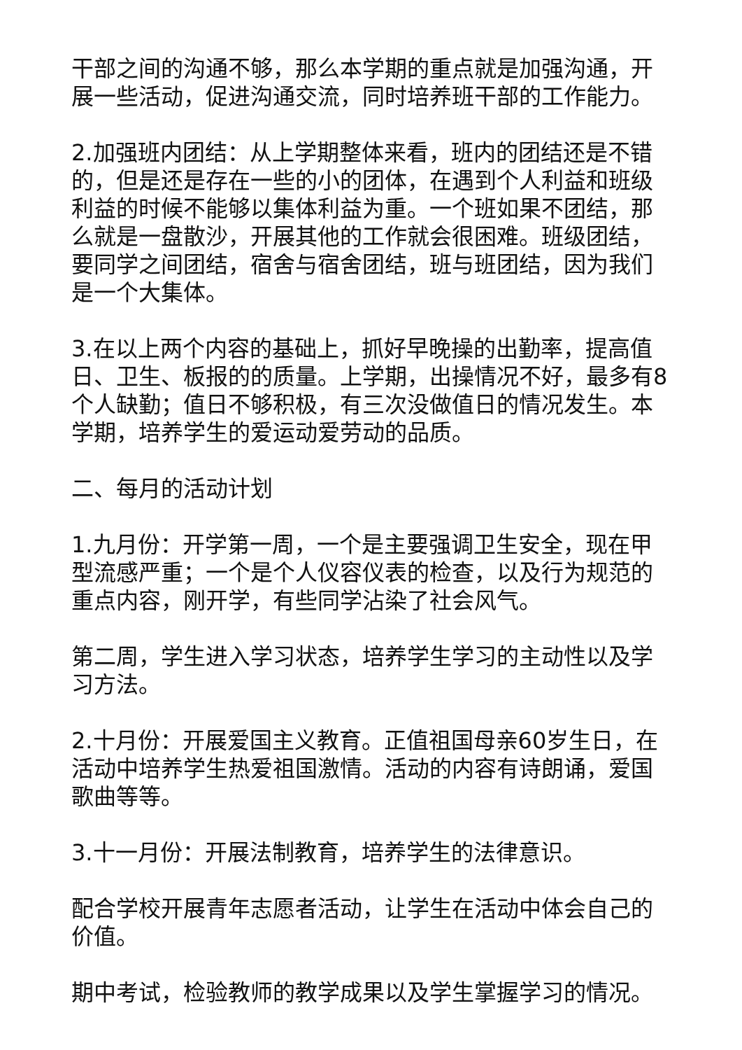干部之间的沟通不够，那么本学期的重点就是加强沟通，开展一些活动，促进沟通交流，同时培养班干部的工作能力。
2.加强班内团结：从上学期整体来看，班内的团结还是不错的，但是还是存在一些的小的团体，在遇到个人利益和班级利益的时候不能够以集体利益为重。一个班如果不团结，那么就是一盘散沙，开展其他的工作就会很困难。班级团结，要同学之间团结，宿舍与宿舍团结，班与班团结，因为我们是一个大集体。
3.在以上两个内容的基础上，抓好早晚操的出勤率，提高值日、卫生、板报的的质量。上学期，出操情况不好，最多有8个人缺勤；值日不够积极，有三次没做值日的情况发生。本学期，培养学生的爱运动爱劳动的品质。
二、每月的活动计划
1.九月份：开学第一周，一个是主要强调卫生安全，现在甲型流感严重；一个是个人仪容仪表的检查，以及行为规范的重点内容，刚开学，有些同学沾染了社会风气。
第二周，学生进入学习状态，培养学生学习的主动性以及学习方法。
2.十月份：开展爱国主义教育。正值祖国母亲60岁生日，在活动中培养学生热爱祖国激情。活动的内容有诗朗诵，爱国歌曲等等。
3.十一月份：开展法制教育，培养学生的法律意识。
配合学校开展青年志愿者活动，让学生在活动中体会自己的价值。
期中考试，检验教师的教学成果以及学生掌握学习的情况。